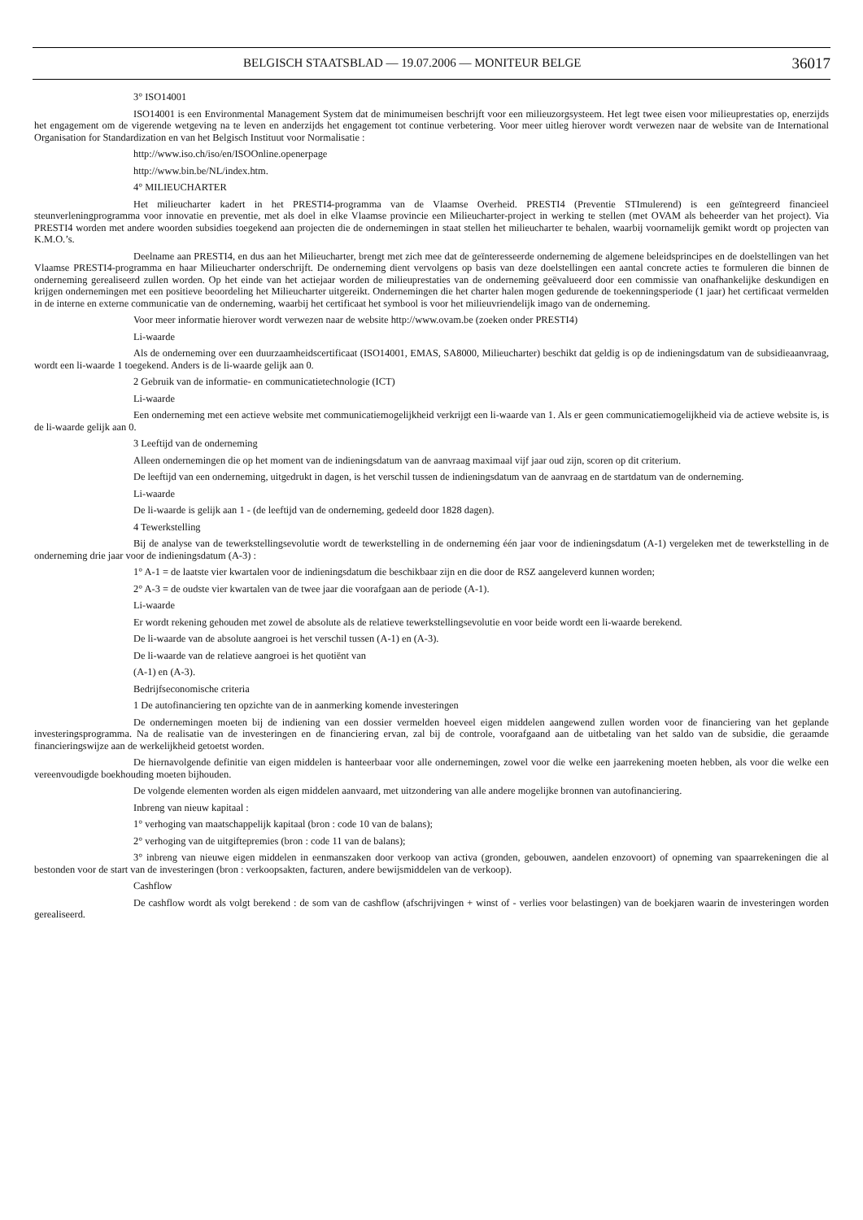BELGISCH STAATSBLAD — 19.07.2006 — MONITEUR BELGE 36017
3° ISO14001
ISO14001 is een Environmental Management System dat de minimumeisen beschrijft voor een milieuzorgsysteem. Het legt twee eisen voor milieuprestaties op, enerzijds het engagement om de vigerende wetgeving na te leven en anderzijds het engagement tot continue verbetering. Voor meer uitleg hierover wordt verwezen naar de website van de International Organisation for Standardization en van het Belgisch Instituut voor Normalisatie :
http://www.iso.ch/iso/en/ISOOnline.openerpage
http://www.bin.be/NL/index.htm.
4° MILIEUCHARTER
Het milieucharter kadert in het PRESTI4-programma van de Vlaamse Overheid. PRESTI4 (Preventie STImulerend) is een geïntegreerd financieel steunverleningprogramma voor innovatie en preventie, met als doel in elke Vlaamse provincie een Milieucharter-project in werking te stellen (met OVAM als beheerder van het project). Via PRESTI4 worden met andere woorden subsidies toegekend aan projecten die de ondernemingen in staat stellen het milieucharter te behalen, waarbij voornamelijk gemikt wordt op projecten van K.M.O.’s.
Deelname aan PRESTI4, en dus aan het Milieucharter, brengt met zich mee dat de geïnteresseerde onderneming de algemene beleidsprincipes en de doelstellingen van het Vlaamse PRESTI4-programma en haar Milieucharter onderschrijft. De onderneming dient vervolgens op basis van deze doelstellingen een aantal concrete acties te formuleren die binnen de onderneming gerealiseerd zullen worden. Op het einde van het actiejaar worden de milieuprestaties van de onderneming geëvalueerd door een commissie van onafhankelijke deskundigen en krijgen ondernemingen met een positieve beoordeling het Milieucharter uitgereikt. Ondernemingen die het charter halen mogen gedurende de toekenningsperiode (1 jaar) het certificaat vermelden in de interne en externe communicatie van de onderneming, waarbij het certificaat het symbool is voor het milieuvriendelijk imago van de onderneming.
Voor meer informatie hierover wordt verwezen naar de website http://www.ovam.be (zoeken onder PRESTI4)
Li-waarde
Als de onderneming over een duurzaamheidscertificaat (ISO14001, EMAS, SA8000, Milieucharter) beschikt dat geldig is op de indieningsdatum van de subsidieaanvraag, wordt een li-waarde 1 toegekend. Anders is de li-waarde gelijk aan 0.
2 Gebruik van de informatie- en communicatietechnologie (ICT)
Li-waarde
Een onderneming met een actieve website met communicatiemogelijkheid verkrijgt een li-waarde van 1. Als er geen communicatiemogelijkheid via de actieve website is, is de li-waarde gelijk aan 0.
3 Leeftijd van de onderneming
Alleen ondernemingen die op het moment van de indieningsdatum van de aanvraag maximaal vijf jaar oud zijn, scoren op dit criterium.
De leeftijd van een onderneming, uitgedrukt in dagen, is het verschil tussen de indieningsdatum van de aanvraag en de startdatum van de onderneming.
Li-waarde
De li-waarde is gelijk aan 1 - (de leeftijd van de onderneming, gedeeld door 1828 dagen).
4 Tewerkstelling
Bij de analyse van de tewerkstellingsevolutie wordt de tewerkstelling in de onderneming één jaar voor de indieningsdatum (A-1) vergeleken met de tewerkstelling in de onderneming drie jaar voor de indieningsdatum (A-3) :
1° A-1 = de laatste vier kwartalen voor de indieningsdatum die beschikbaar zijn en die door de RSZ aangeleverd kunnen worden;
2° A-3 = de oudste vier kwartalen van de twee jaar die voorafgaan aan de periode (A-1).
Li-waarde
Er wordt rekening gehouden met zowel de absolute als de relatieve tewerkstellingsevolutie en voor beide wordt een li-waarde berekend.
De li-waarde van de absolute aangroei is het verschil tussen (A-1) en (A-3).
De li-waarde van de relatieve aangroei is het quotiënt van
(A-1) en (A-3).
Bedrijfseconomische criteria
1 De autofinanciering ten opzichte van de in aanmerking komende investeringen
De ondernemingen moeten bij de indiening van een dossier vermelden hoeveel eigen middelen aangewend zullen worden voor de financiering van het geplande investeringsprogramma. Na de realisatie van de investeringen en de financiering ervan, zal bij de controle, voorafgaand aan de uitbetaling van het saldo van de subsidie, die geraamde financieringswijze aan de werkelijkheid getoetst worden.
De hiernavolgende definitie van eigen middelen is hanteerbaar voor alle ondernemingen, zowel voor die welke een jaarrekening moeten hebben, als voor die welke een vereenvoudigde boekhouding moeten bijhouden.
De volgende elementen worden als eigen middelen aanvaard, met uitzondering van alle andere mogelijke bronnen van autofinanciering.
Inbreng van nieuw kapitaal :
1° verhoging van maatschappelijk kapitaal (bron : code 10 van de balans);
2° verhoging van de uitgiftepremies (bron : code 11 van de balans);
3° inbreng van nieuwe eigen middelen in eenmanszaken door verkoop van activa (gronden, gebouwen, aandelen enzovoort) of opneming van spaarrekeningen die al bestonden voor de start van de investeringen (bron : verkoopsakten, facturen, andere bewijsmiddelen van de verkoop).
Cashflow
De cashflow wordt als volgt berekend : de som van de cashflow (afschrijvingen + winst of - verlies voor belastingen) van de boekjaren waarin de investeringen worden gerealiseerd.